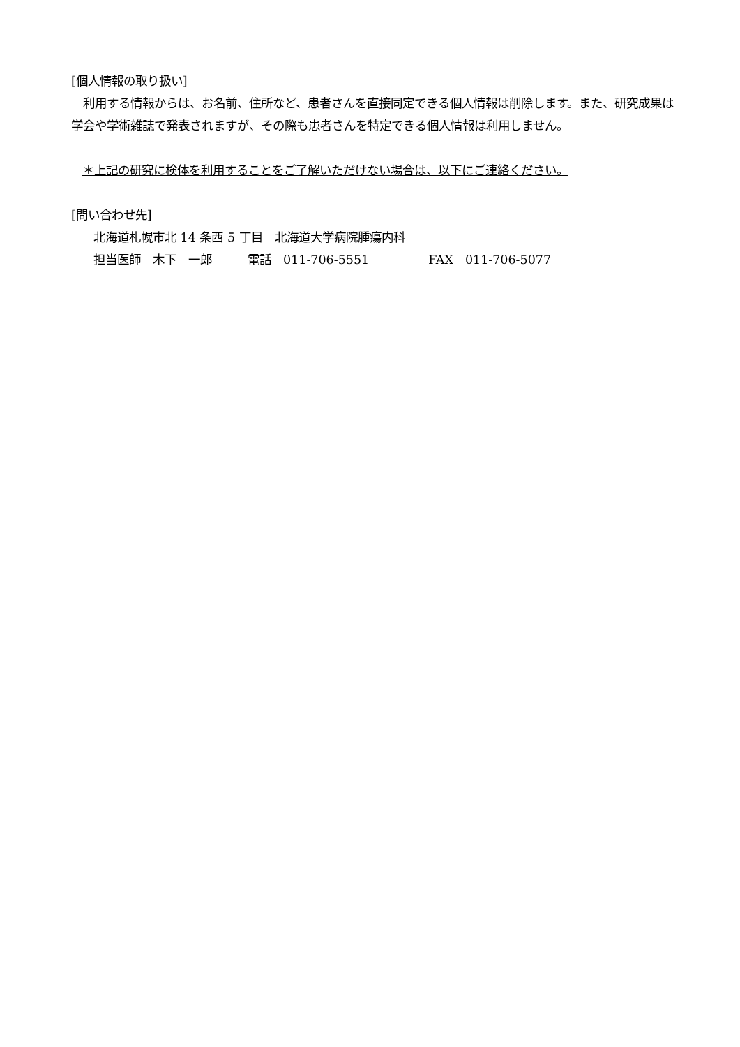[個人情報の取り扱い]
　利用する情報からは、お名前、住所など、患者さんを直接同定できる個人情報は削除します。また、研究成果は学会や学術雑誌で発表されますが、その際も患者さんを特定できる個人情報は利用しません。
＊上記の研究に検体を利用することをご了解いただけない場合は、以下にご連絡ください。
[問い合わせ先]
北海道札幌市北 14 条西 5 丁目　北海道大学病院腫瘍内科
担当医師　木下　一郎　　　電話　011-706-5551　　　　　FAX　011-706-5077